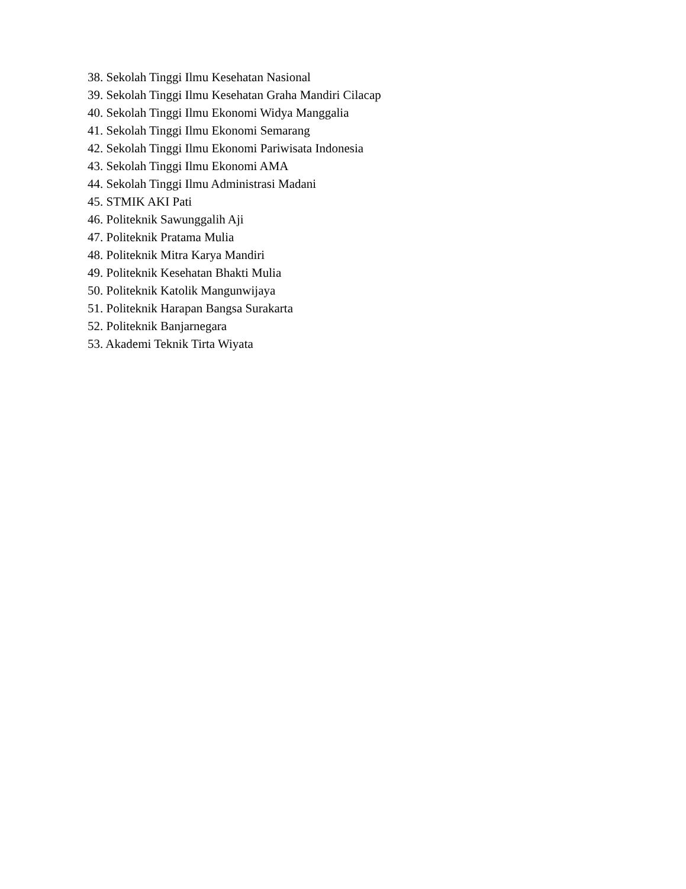38. Sekolah Tinggi Ilmu Kesehatan Nasional
39. Sekolah Tinggi Ilmu Kesehatan Graha Mandiri Cilacap
40. Sekolah Tinggi Ilmu Ekonomi Widya Manggalia
41. Sekolah Tinggi Ilmu Ekonomi Semarang
42. Sekolah Tinggi Ilmu Ekonomi Pariwisata Indonesia
43. Sekolah Tinggi Ilmu Ekonomi AMA
44. Sekolah Tinggi Ilmu Administrasi Madani
45. STMIK AKI Pati
46. Politeknik Sawunggalih Aji
47. Politeknik Pratama Mulia
48. Politeknik Mitra Karya Mandiri
49. Politeknik Kesehatan Bhakti Mulia
50. Politeknik Katolik Mangunwijaya
51. Politeknik Harapan Bangsa Surakarta
52. Politeknik Banjarnegara
53. Akademi Teknik Tirta Wiyata